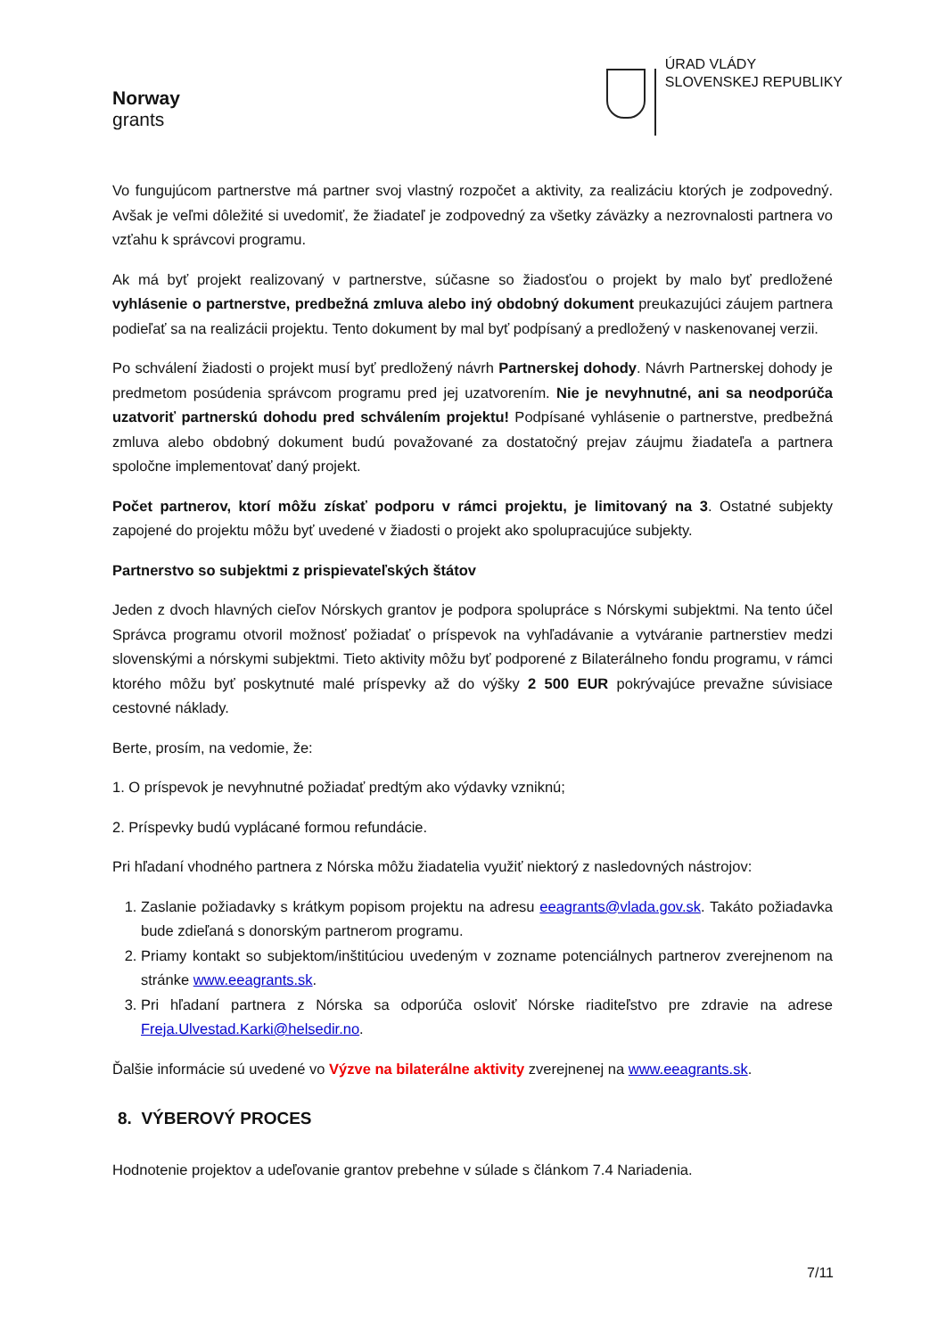Norway
grants
ÚRAD VLÁDY
SLOVENSKEJ REPUBLIKY
Vo fungujúcom partnerstve má partner svoj vlastný rozpočet a aktivity, za realizáciu ktorých je zodpovedný. Avšak je veľmi dôležité si uvedomiť, že žiadateľ je zodpovedný za všetky záväzky a nezrovnalosti partnera vo vzťahu k správcovi programu.
Ak má byť projekt realizovaný v partnerstve, súčasne so žiadosťou o projekt by malo byť predložené vyhlásenie o partnerstve, predbežná zmluva alebo iný obdobný dokument preukazujúci záujem partnera podieľať sa na realizácii projektu. Tento dokument by mal byť podpísaný a predložený v naskenovanej verzii.
Po schválení žiadosti o projekt musí byť predložený návrh Partnerskej dohody. Návrh Partnerskej dohody je predmetom posúdenia správcom programu pred jej uzatvorením. Nie je nevyhnutné, ani sa neodporúča uzatvoriť partnerskú dohodu pred schválením projektu! Podpísané vyhlásenie o partnerstve, predbežná zmluva alebo obdobný dokument budú považované za dostatočný prejav záujmu žiadateľa a partnera spoločne implementovať daný projekt.
Počet partnerov, ktorí môžu získať podporu v rámci projektu, je limitovaný na 3. Ostatné subjekty zapojené do projektu môžu byť uvedené v žiadosti o projekt ako spolupracujúce subjekty.
Partnerstvo so subjektmi z prispievateľských štátov
Jeden z dvoch hlavných cieľov Nórskych grantov je podpora spolupráce s Nórskymi subjektmi. Na tento účel Správca programu otvoril možnosť požiadať o príspevok na vyhľadávanie a vytváranie partnerstiev medzi slovenskými a nórskymi subjektmi. Tieto aktivity môžu byť podporené z Bilaterálneho fondu programu, v rámci ktorého môžu byť poskytnuté malé príspevky až do výšky 2 500 EUR pokrývajúce prevažne súvisiace cestovné náklady.
Berte, prosím, na vedomie, že:
1. O príspevok je nevyhnutné požiadať predtým ako výdavky vzniknú;
2. Príspevky budú vyplácané formou refundácie.
Pri hľadaní vhodného partnera z Nórska môžu žiadatelia využiť niektorý z nasledovných nástrojov:
1. Zaslanie požiadavky s krátkym popisom projektu na adresu eeagrants@vlada.gov.sk. Takáto požiadavka bude zdieľaná s donorským partnerom programu.
2. Priamy kontakt so subjektom/inštitúciou uvedeným v zozname potenciálnych partnerov zverejnenom na stránke www.eeagrants.sk.
3. Pri hľadaní partnera z Nórska sa odporúča osloviť Nórske riaditeľstvo pre zdravie na adrese Freja.Ulvestad.Karki@helsedir.no.
Ďalšie informácie sú uvedené vo Výzve na bilaterálne aktivity zverejnenej na www.eeagrants.sk.
8. VÝBEROVÝ PROCES
Hodnotenie projektov a udeľovanie grantov prebehne v súlade s článkom 7.4 Nariadenia.
7/11